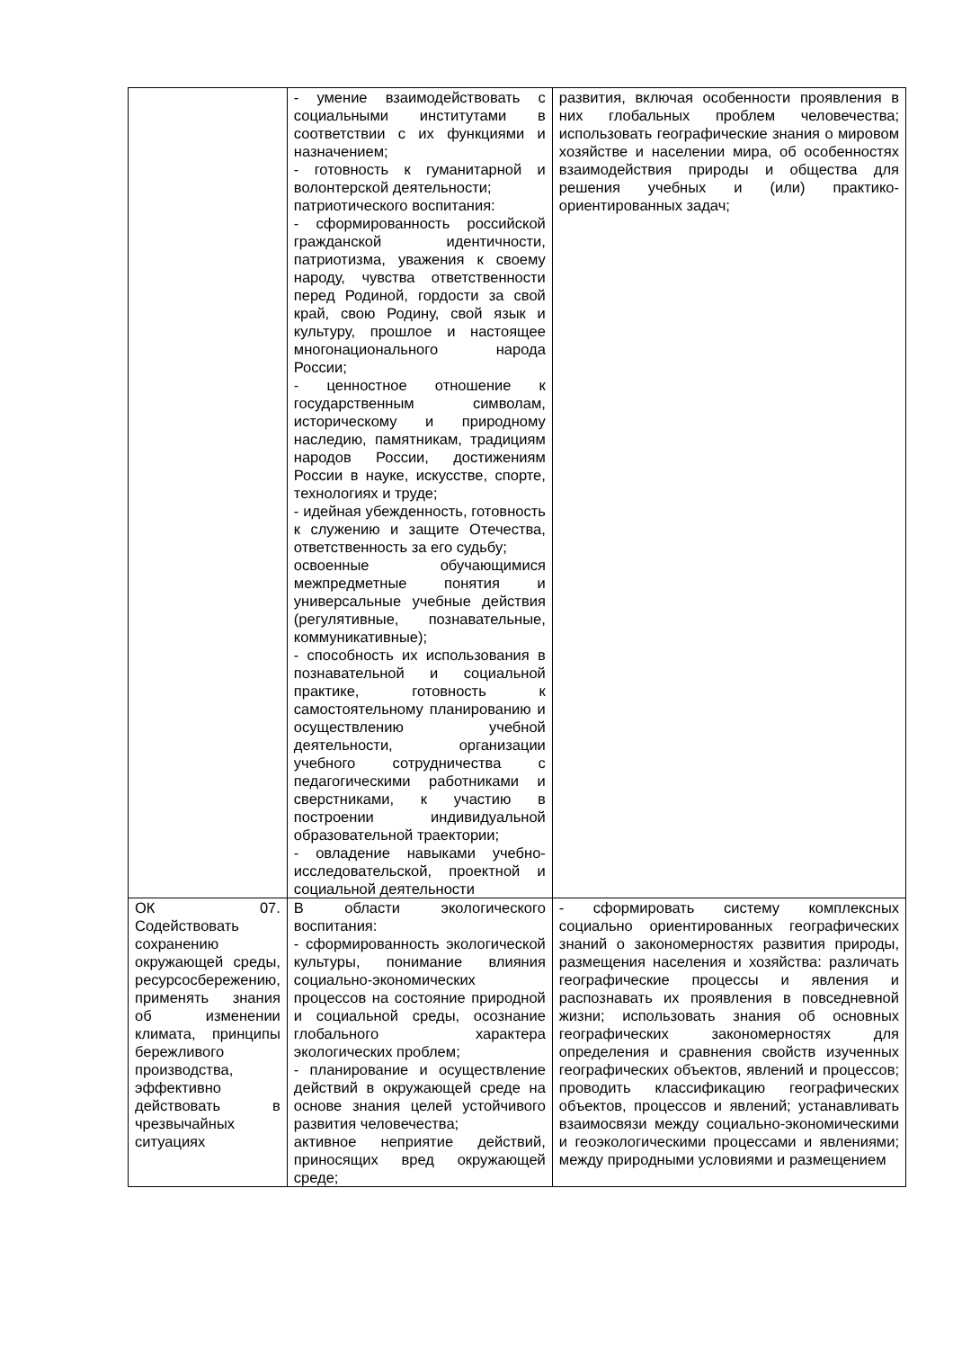| | - умение взаимодействовать с социальными институтами в соответствии с их функциями и назначением; - готовность к гуманитарной и волонтерской деятельности; патриотического воспитания: - сформированность российской гражданской идентичности, патриотизма, уважения к своему народу, чувства ответственности перед Родиной, гордости за свой край, свою Родину, свой язык и культуру, прошлое и настоящее многонационального народа России; - ценностное отношение к государственным символам, историческому и природному наследию, памятникам, традициям народов России, достижениям России в науке, искусстве, спорте, технологиях и труде; - идейная убежденность, готовность к служению и защите Отечества, ответственность за его судьбу; освоенные обучающимися межпредметные понятия и универсальные учебные действия (регулятивные, познавательные, коммуникативные); - способность их использования в познавательной и социальной практике, готовность к самостоятельному планированию и осуществлению учебной деятельности, организации учебного сотрудничества с педагогическими работниками и сверстниками, к участию в построении индивидуальной образовательной траектории; - овладение навыками учебно-исследовательской, проектной и социальной деятельности | развития, включая особенности проявления в них глобальных проблем человечества; использовать географические знания о мировом хозяйстве и населении мира, об особенностях взаимодействия природы и общества для решения учебных и (или) практико-ориентированных задач; |
| ОК 07. Содействовать сохранению окружающей среды, ресурсосбережению, применять знания об изменении климата, принципы бережливого производства, эффективно действовать в чрезвычайных ситуациях | В области экологического воспитания: - сформированность экологической культуры, понимание влияния социально-экономических процессов на состояние природной и социальной среды, осознание глобального характера экологических проблем; - планирование и осуществление действий в окружающей среде на основе знания целей устойчивого развития человечества; активное неприятие действий, приносящих вред окружающей среде; | - сформировать систему комплексных социально ориентированных географических знаний о закономерностях развития природы, размещения населения и хозяйства: различать географические процессы и явления и распознавать их проявления в повседневной жизни; использовать знания об основных географических закономерностях для определения и сравнения свойств изученных географических объектов, явлений и процессов; проводить классификацию географических объектов, процессов и явлений; устанавливать взаимосвязи между социально-экономическими и геоэкологическими процессами и явлениями; между природными условиями и размещением |